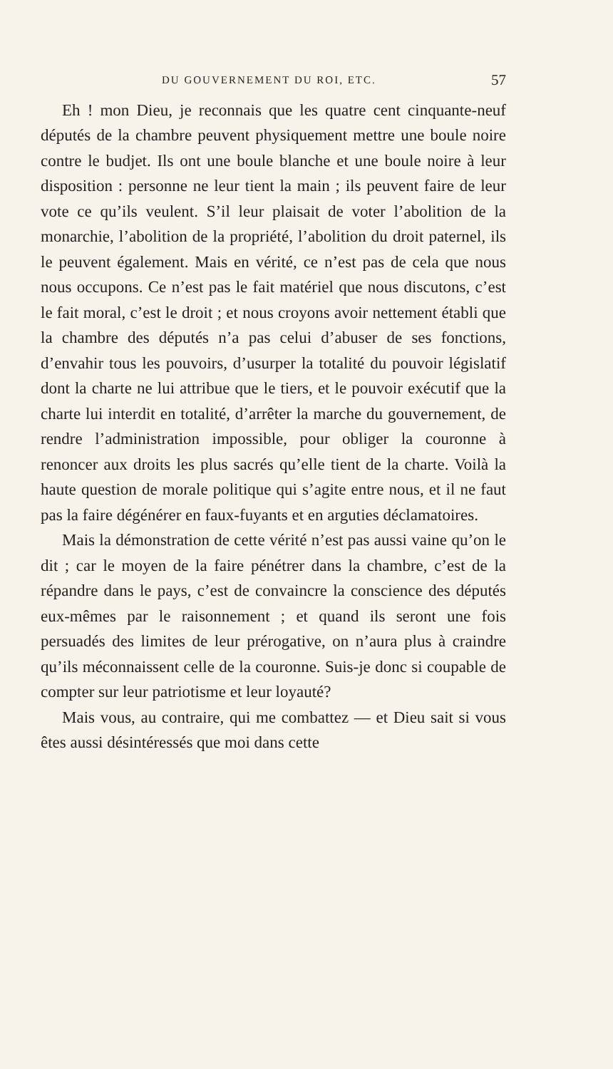DU GOUVERNEMENT DU ROI, ETC. 57
Eh ! mon Dieu, je reconnais que les quatre cent cinquante-neuf députés de la chambre peuvent physiquement mettre une boule noire contre le budjet. Ils ont une boule blanche et une boule noire à leur disposition : personne ne leur tient la main ; ils peuvent faire de leur vote ce qu’ils veulent. S’il leur plaisait de voter l’abolition de la monarchie, l’abolition de la propriété, l’abolition du droit paternel, ils le peuvent également. Mais en vérité, ce n’est pas de cela que nous nous occupons. Ce n’est pas le fait matériel que nous discutons, c’est le fait moral, c’est le droit ; et nous croyons avoir nettement établi que la chambre des députés n’a pas celui d’abuser de ses fonctions, d’envahir tous les pouvoirs, d’usurper la totalité du pouvoir législatif dont la charte ne lui attribue que le tiers, et le pouvoir exécutif que la charte lui interdit en totalité, d’arrêter la marche du gouvernement, de rendre l’administration impossible, pour obliger la couronne à renoncer aux droits les plus sacrés qu’elle tient de la charte. Voilà la haute question de morale politique qui s’agite entre nous, et il ne faut pas la faire dégénérer en faux-fuyants et en arguties déclamatoires.
Mais la démonstration de cette vérité n’est pas aussi vaine qu’on le dit ; car le moyen de la faire pénétrer dans la chambre, c’est de la répandre dans le pays, c’est de convaincre la conscience des députés eux-mêmes par le raisonnement ; et quand ils seront une fois persuadés des limites de leur prérogative, on n’aura plus à craindre qu’ils méconnaissent celle de la couronne. Suis-je donc si coupable de compter sur leur patriotisme et leur loyauté?
Mais vous, au contraire, qui me combattez — et Dieu sait si vous êtes aussi désintéressés que moi dans cette